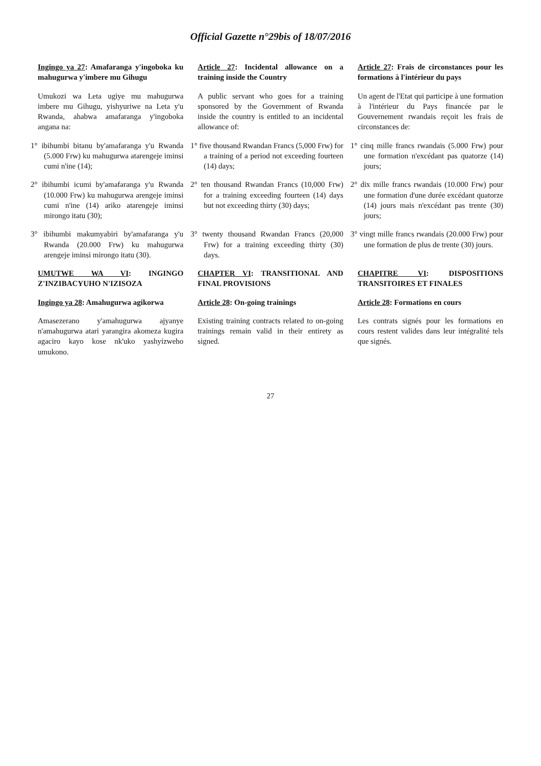Official Gazette n°29bis of 18/07/2016
| Ingingo ya 27 : Amafaranga y'ingoboka ku mahugurwa y'imbere mu Gihugu | Article 27 : Incidental allowance on a training inside the Country | Article 27 : Frais de circonstances pour les formations à l'intérieur du pays |
| Umukozi wa Leta ugiye mu mahugurwa imbere mu Gihugu, yishyuriwe na Leta y'u Rwanda, ahabwa amafaranga y'ingoboka angana na: | A public servant who goes for a training sponsored by the Government of Rwanda inside the country is entitled to an incidental allowance of: | Un agent de l'Etat qui participe à une formation à l'intérieur du Pays financée par le Gouvernement rwandais reçoit les frais de circonstances de: |
| 1° ibihumbi bitanu by'amafaranga y'u Rwanda (5.000 Frw) ku mahugurwa atarengeje iminsi cumi n'ine (14); | 1° five thousand Rwandan Francs (5,000 Frw) for a training of a period not exceeding fourteen (14) days; | 1° cinq mille francs rwandais (5.000 Frw) pour une formation n'excédant pas quatorze (14) jours; |
| 2° ibihumbi icumi by'amafaranga y'u Rwanda (10.000 Frw) ku mahugurwa arengeje iminsi cumi n'ine (14) ariko atarengeje iminsi mirongo itatu (30); | 2° ten thousand Rwandan Francs (10,000 Frw) for a training exceeding fourteen (14) days but not exceeding thirty (30) days; | 2° dix mille francs rwandais (10.000 Frw) pour une formation d'une durée excédant quatorze (14) jours mais n'excédant pas trente (30) jours; |
| 3° ibihumbi makumyabiri by'amafaranga y'u Rwanda (20.000 Frw) ku mahugurwa arengeje iminsi mirongo itatu (30). | 3° twenty thousand Rwandan Francs (20,000 Frw) for a training exceeding thirty (30) days. | 3° vingt mille francs rwandais (20.000 Frw) pour une formation de plus de trente (30) jours. |
| UMUTWE WA VI : INGINGO Z'INZIBACYUHO N'IZISOZA | CHAPTER VI : TRANSITIONAL AND FINAL PROVISIONS | CHAPITRE VI : DISPOSITIONS TRANSITOIRES ET FINALES |
| Ingingo ya 28 : Amahugurwa agikorwa | Article 28 : On-going trainings | Article 28 : Formations en cours |
| Amasezerano y'amahugurwa ajyanye n'amahugurwa atari yarangira akomeza kugira agaciro kayo kose nk'uko yashyizweho umukono. | Existing training contracts related to on-going trainings remain valid in their entirety as signed. | Les contrats signés pour les formations en cours restent valides dans leur intégralité tels que signés. |
27